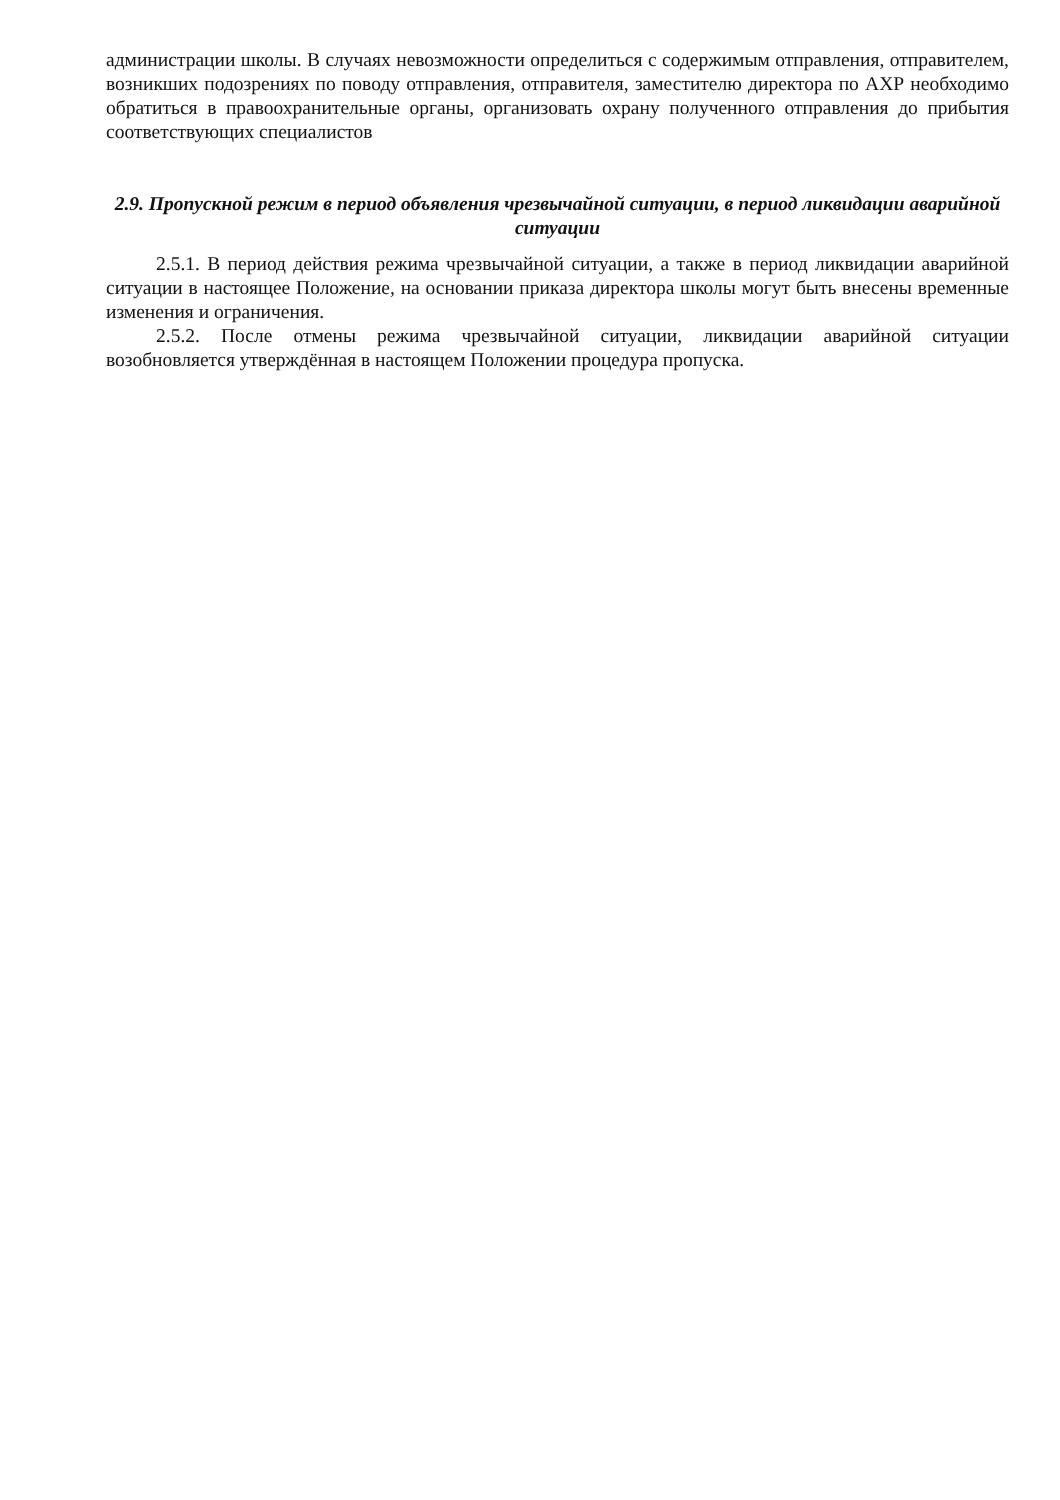администрации школы. В случаях невозможности определиться с содержимым отправления, отправителем, возникших подозрениях по поводу отправления, отправителя, заместителю директора по АХР необходимо обратиться в правоохранительные органы, организовать охрану полученного отправления до прибытия соответствующих специалистов
2.9. Пропускной режим в период объявления чрезвычайной ситуации, в период ликвидации аварийной ситуации
2.5.1. В период действия режима чрезвычайной ситуации, а также в период ликвидации аварийной ситуации в настоящее Положение, на основании приказа директора школы могут быть внесены временные изменения и ограничения.
2.5.2. После отмены режима чрезвычайной ситуации, ликвидации аварийной ситуации возобновляется утверждённая в настоящем Положении процедура пропуска.